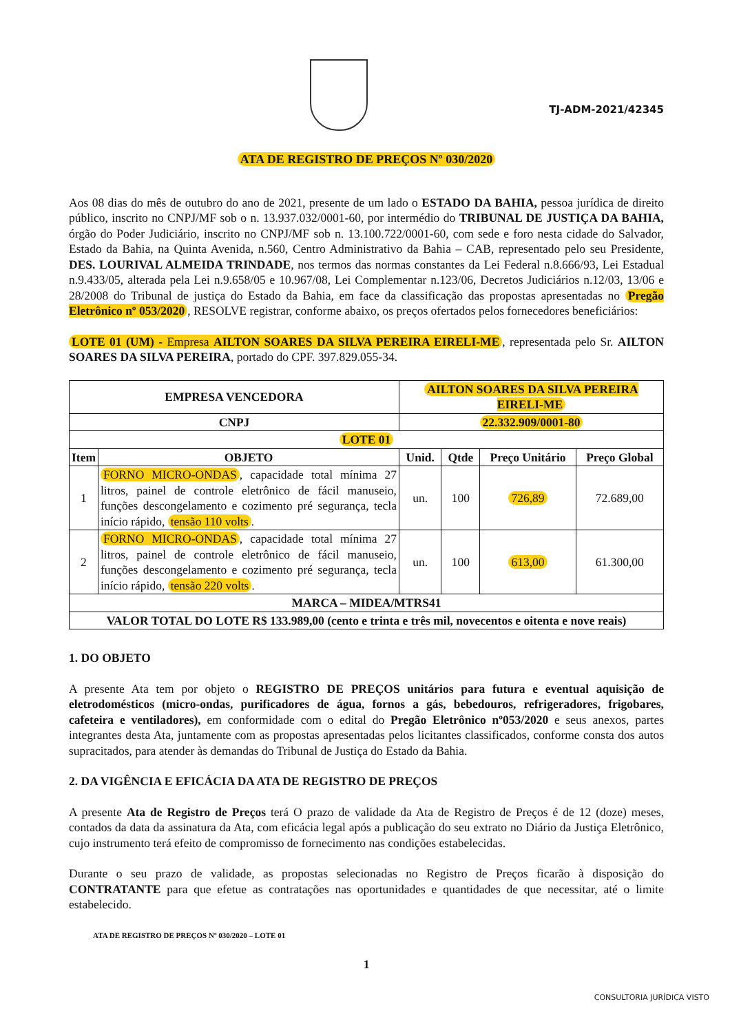TJ-ADM-2021/42345
ATA DE REGISTRO DE PREÇOS Nº 030/2020
Aos 08 dias do mês de outubro do ano de 2021, presente de um lado o ESTADO DA BAHIA, pessoa jurídica de direito público, inscrito no CNPJ/MF sob o n. 13.937.032/0001-60, por intermédio do TRIBUNAL DE JUSTIÇA DA BAHIA, órgão do Poder Judiciário, inscrito no CNPJ/MF sob n. 13.100.722/0001-60, com sede e foro nesta cidade do Salvador, Estado da Bahia, na Quinta Avenida, n.560, Centro Administrativo da Bahia – CAB, representado pelo seu Presidente, DES. LOURIVAL ALMEIDA TRINDADE, nos termos das normas constantes da Lei Federal n.8.666/93, Lei Estadual n.9.433/05, alterada pela Lei n.9.658/05 e 10.967/08, Lei Complementar n.123/06, Decretos Judiciários n.12/03, 13/06 e 28/2008 do Tribunal de justiça do Estado da Bahia, em face da classificação das propostas apresentadas no Pregão Eletrônico nº 053/2020, RESOLVE registrar, conforme abaixo, os preços ofertados pelos fornecedores beneficiários:
LOTE 01 (UM) - Empresa AILTON SOARES DA SILVA PEREIRA EIRELI-ME, representada pelo Sr. AILTON SOARES DA SILVA PEREIRA, portado do CPF. 397.829.055-34.
| EMPRESA VENCEDORA | | AILTON SOARES DA SILVA PEREIRA EIRELI-ME | | | |
| --- | --- | --- | --- | --- | --- |
| CNPJ | | 22.332.909/0001-80 | | | |
| LOTE 01 | | | | | |
| Item | OBJETO | Unid. | Qtde | Preço Unitário | Preço Global |
| 1 | FORNO MICRO-ONDAS , capacidade total mínima 27 litros, painel de controle eletrônico de fácil manuseio, funções descongelamento e cozimento pré segurança, tecla início rápido, tensão 110 volts . | un. | 100 | 726,89 | 72.689,00 |
| 2 | FORNO MICRO-ONDAS , capacidade total mínima 27 litros, painel de controle eletrônico de fácil manuseio, funções descongelamento e cozimento pré segurança, tecla início rápido, tensão 220 volts . | un. | 100 | 613,00 | 61.300,00 |
| MARCA – MIDEA/MTRS41 | | | | | |
| VALOR TOTAL DO LOTE R$ 133.989,00 (cento e trinta e três mil, novecentos e oitenta e nove reais) | | | | | |
1. DO OBJETO
A presente Ata tem por objeto o REGISTRO DE PREÇOS unitários para futura e eventual aquisição de eletrodomésticos (micro-ondas, purificadores de água, fornos a gás, bebedouros, refrigeradores, frigobares, cafeteira e ventiladores), em conformidade com o edital do Pregão Eletrônico nº053/2020 e seus anexos, partes integrantes desta Ata, juntamente com as propostas apresentadas pelos licitantes classificados, conforme consta dos autos supracitados, para atender às demandas do Tribunal de Justiça do Estado da Bahia.
2. DA VIGÊNCIA E EFICÁCIA DA ATA DE REGISTRO DE PREÇOS
A presente Ata de Registro de Preços terá O prazo de validade da Ata de Registro de Preços é de 12 (doze) meses, contados da data da assinatura da Ata, com eficácia legal após a publicação do seu extrato no Diário da Justiça Eletrônico, cujo instrumento terá efeito de compromisso de fornecimento nas condições estabelecidas.
Durante o seu prazo de validade, as propostas selecionadas no Registro de Preços ficarão à disposição do CONTRATANTE para que efetue as contratações nas oportunidades e quantidades de que necessitar, até o limite estabelecido.
ATA DE REGISTRO DE PREÇOS Nº 030/2020 – LOTE 01
1
CONSULTORIA JURÍDICA VISTO